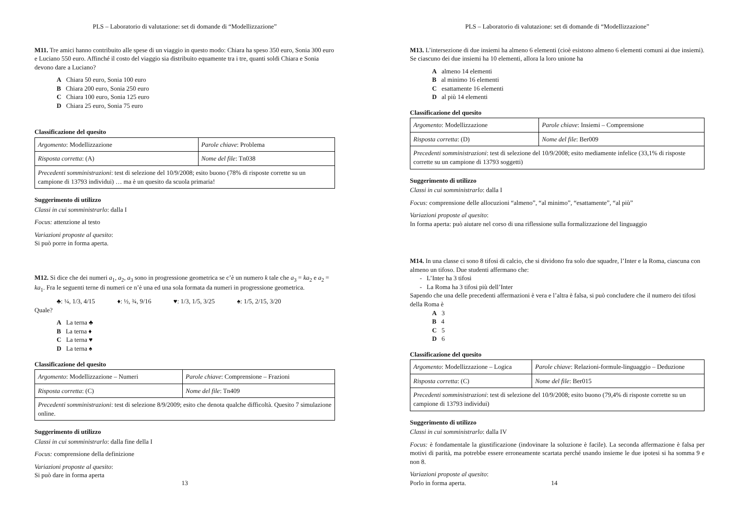PLS – Laboratorio di valutazione: set di domande di “Modellizzazione”
M11. Tre amici hanno contribuito alle spese di un viaggio in questo modo: Chiara ha speso 350 euro, Sonia 300 euro e Luciano 550 euro. Affinché il costo del viaggio sia distribuito equamente tra i tre, quanti soldi Chiara e Sonia devono dare a Luciano?
A Chiara 50 euro, Sonia 100 euro
B Chiara 200 euro, Sonia 250 euro
C Chiara 100 euro, Sonia 125 euro
D Chiara 25 euro, Sonia 75 euro
Classificazione del quesito
| Argomento : Modellizzazione | Parole chiave : Problema |
| Risposta corretta : (A) | Nome del file : Tn038 |
| Precedenti somministrazioni : test di selezione del 10/9/2008; esito buono (78% di risposte corrette su un campione di 13793 individui) … ma è un quesito da scuola primaria! | |
Suggerimento di utilizzo
Classi in cui somministrarlo: dalla I
Focus: attenzione al testo
Variazioni proposte al quesito:
Si può porre in forma aperta.
M12. Si dice che dei numeri a<sub>1</sub>, a<sub>2</sub>, a<sub>3</sub> sono in progressione geometrica se c’è un numero k tale che a<sub>3</sub> = ka<sub>2</sub> e a<sub>2</sub> = ka<sub>1</sub>. Fra le seguenti terne di numeri ce n’è una ed una sola formata da numeri in progressione geometrica.
♣: ¼, 1/3, 4/15 ♦: ½, ¾, 9/16 ♥: 1/3, 1/5, 3/25 ♠: 1/5, 2/15, 3/20
Quale?
A La terna ♣
B La terna ♦
C La terna ♥
D La terna ♠
Classificazione del quesito
| Argomento : Modellizzazione – Numeri | Parole chiave : Comprensione – Frazioni |
| Risposta corretta : (C) | Nome del file : Tn409 |
| Precedenti somministrazioni : test di selezione 8/9/2009; esito che denota qualche difficoltà. Quesito 7 simulazione online. | |
Suggerimento di utilizzo
Classi in cui somministrarlo: dalla fine della I
Focus: comprensione della definizione
Variazioni proposte al quesito:
Si può dare in forma aperta
13
PLS – Laboratorio di valutazione: set di domande di “Modellizzazione”
M13. L’intersezione di due insiemi ha almeno 6 elementi (cioè esistono almeno 6 elementi comuni ai due insiemi). Se ciascuno dei due insiemi ha 10 elementi, allora la loro unione ha
A almeno 14 elementi
B al minimo 16 elementi
C esattamente 16 elementi
D al più 14 elementi
Classificazione del quesito
| Argomento : Modellizzazione | Parole chiave : Insiemi – Comprensione |
| Risposta corretta : (D) | Nome del file : Ber009 |
| Precedenti somministrazioni : test di selezione del 10/9/2008; esito mediamente infelice (33,1% di risposte corrette su un campione di 13793 soggetti) | |
Suggerimento di utilizzo
Classi in cui somministrarlo: dalla I
Focus: comprensione delle allocuzioni “almeno”, “al minimo”, “esattamente”, “al più”
Variazioni proposte al quesito:
In forma aperta: può aiutare nel corso di una riflessione sulla formalizzazione del linguaggio
M14. In una classe ci sono 8 tifosi di calcio, che si dividono fra solo due squadre, l’Inter e la Roma, ciascuna con almeno un tifoso. Due studenti affermano che:
- L’Inter ha 3 tifosi
- La Roma ha 3 tifosi più dell’Inter
Sapendo che una delle precedenti affermazioni è vera e l’altra è falsa, si può concludere che il numero dei tifosi della Roma è
A 3
B 4
C 5
D 6
Classificazione del quesito
| Argomento : Modellizzazione – Logica | Parole chiave : Relazioni-formule-linguaggio – Deduzione |
| Risposta corretta : (C) | Nome del file : Ber015 |
| Precedenti somministrazioni : test di selezione del 10/9/2008; esito buono (79,4% di risposte corrette su un campione di 13793 individui) | |
Suggerimento di utilizzo
Classi in cui somministrarlo: dalla IV
Focus: è fondamentale la giustificazione (indovinare la soluzione è facile). La seconda affermazione è falsa per motivi di parità, ma potrebbe essere erroneamente scartata perché usando insieme le due ipotesi si ha somma 9 e non 8.
Variazioni proposte al quesito:
Porlo in forma aperta.
14